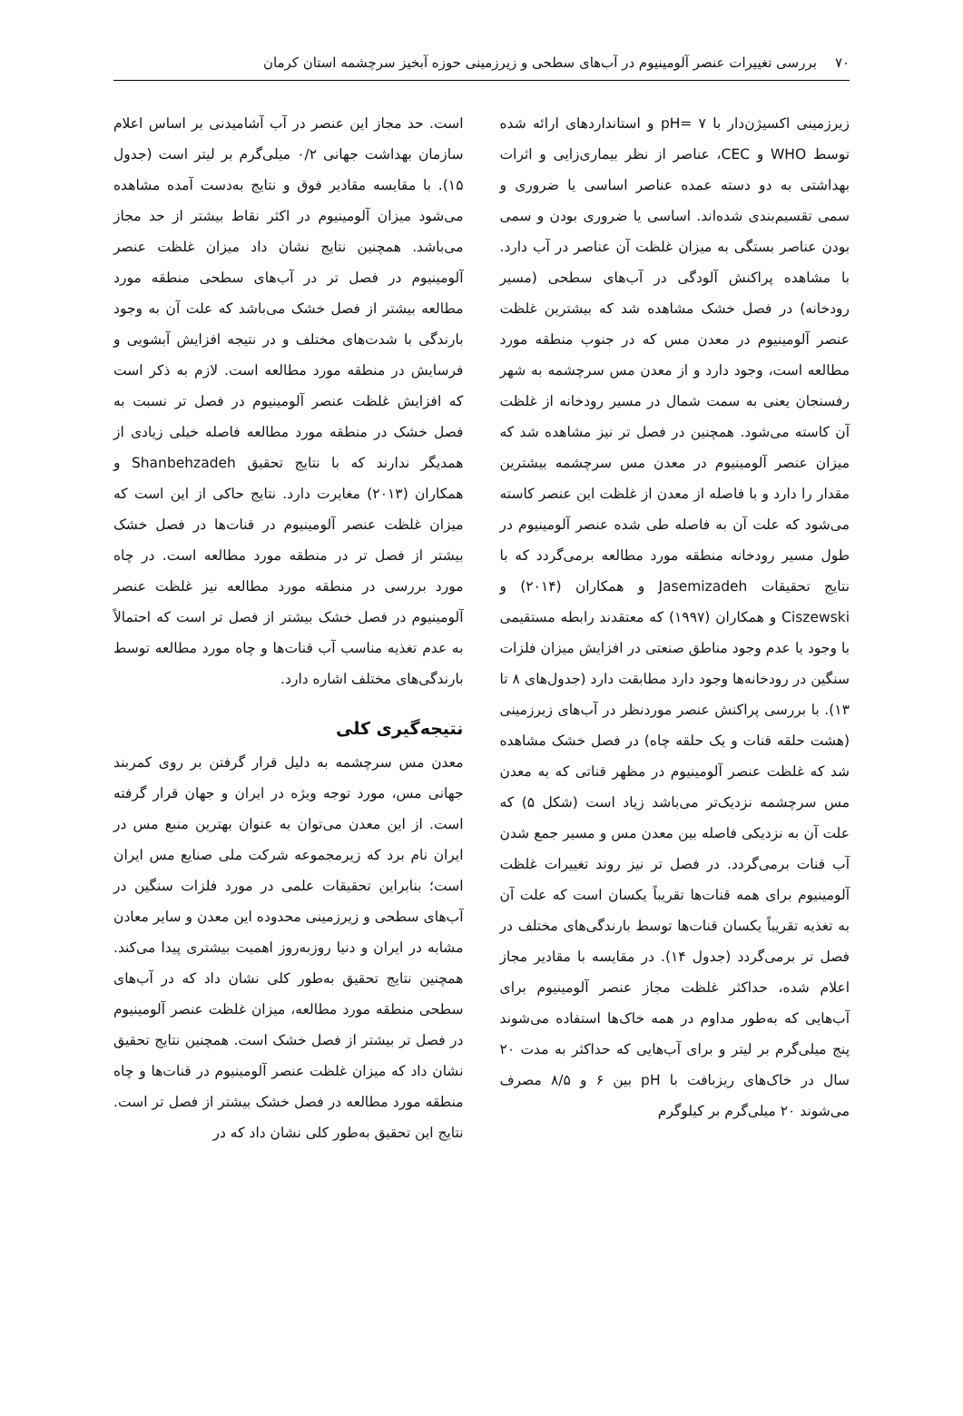۷۰ بررسی تغییرات عنصر آلومینیوم در آب‌های سطحی و زیرزمینی حوزه آبخیز سرچشمه استان کرمان
زیرزمینی اکسیژن‌دار با pH= ۷ و استانداردهای ارائه شده توسط WHO و CEC، عناصر از نظر بیماری‌زایی و اثرات بهداشتی به دو دسته عمده عناصر اساسی یا ضروری و سمی تقسیم‌بندی شده‌اند. اساسی یا ضروری بودن و سمی بودن عناصر بستگی به میزان غلظت آن عناصر در آب دارد. با مشاهده پراکنش آلودگی در آب‌های سطحی (مسیر رودخانه) در فصل خشک مشاهده شد که بیشترین غلظت عنصر آلومینیوم در معدن مس که در جنوب منطقه مورد مطالعه است، وجود دارد و از معدن مس سرچشمه به شهر رفسنجان یعنی به سمت شمال در مسیر رودخانه از غلظت آن کاسته می‌شود. همچنین در فصل تر نیز مشاهده شد که میزان عنصر آلومینیوم در معدن مس سرچشمه بیشترین مقدار را دارد و با فاصله از معدن از غلظت این عنصر کاسته می‌شود که علت آن به فاصله طی شده عنصر آلومینیوم در طول مسیر رودخانه منطقه مورد مطالعه برمی‌گردد که با نتایج تحقیقات Jasemizadeh و همکاران (۲۰۱۴) و Ciszewski و همکاران (۱۹۹۷) که معتقدند رابطه مستقیمی با وجود یا عدم وجود مناطق صنعتی در افزایش میزان فلزات سنگین در رودخانه‌ها وجود دارد مطابقت دارد (جدول‌های ۸ تا ۱۳). با بررسی پراکنش عنصر موردنظر در آب‌های زیرزمینی (هشت حلقه قنات و یک حلقه چاه) در فصل خشک مشاهده شد که غلظت عنصر آلومینیوم در مظهر قناتی که به معدن مس سرچشمه نزدیک‌تر می‌باشد زیاد است (شکل ۵) که علت آن به نزدیکی فاصله بین معدن مس و مسیر جمع شدن آب قنات برمی‌گردد. در فصل تر نیز روند تغییرات غلظت آلومینیوم برای همه قنات‌ها تقریباً یکسان است که علت آن به تغذیه تقریباً یکسان قنات‌ها توسط بارندگی‌های مختلف در فصل تر برمی‌گردد (جدول ۱۴). در مقایسه با مقادیر مجاز اعلام شده، حداکثر غلظت مجاز عنصر آلومینیوم برای آب‌هایی که به‌طور مداوم در همه خاک‌ها استفاده می‌شوند پنج میلی‌گرم بر لیتر و برای آب‌هایی که حداکثر به مدت ۲۰ سال در خاک‌های ریزبافت با pH بین ۶ و ۸/۵ مصرف می‌شوند ۲۰ میلی‌گرم بر کیلوگرم
است. حد مجاز این عنصر در آب آشامیدنی بر اساس اعلام سازمان بهداشت جهانی ۰/۲ میلی‌گرم بر لیتر است (جدول ۱۵). با مقایسه مقادیر فوق و نتایج به‌دست آمده مشاهده می‌شود میزان آلومینیوم در اکثر نقاط بیشتر از حد مجاز می‌باشد. همچنین نتایج نشان داد میزان غلظت عنصر آلومینیوم در فصل تر در آب‌های سطحی منطقه مورد مطالعه بیشتر از فصل خشک می‌باشد که علت آن به وجود بارندگی با شدت‌های مختلف و در نتیجه افزایش آبشویی و فرسایش در منطقه مورد مطالعه است. لازم به ذکر است که افزایش غلظت عنصر آلومینیوم در فصل تر نسبت به فصل خشک در منطقه مورد مطالعه فاصله خیلی زیادی از همدیگر ندارند که با نتایج تحقیق Shanbehzadeh و همکاران (۲۰۱۳) مغایرت دارد. نتایج حاکی از این است که میزان غلظت عنصر آلومینیوم در قنات‌ها در فصل خشک بیشتر از فصل تر در منطقه مورد مطالعه است. در چاه مورد بررسی در منطقه مورد مطالعه نیز غلظت عنصر آلومینیوم در فصل خشک بیشتر از فصل تر است که احتمالاً به عدم تغذیه مناسب آب قنات‌ها و چاه مورد مطالعه توسط بارندگی‌های مختلف اشاره دارد.
نتیجه‌گیری کلی
معدن مس سرچشمه به دلیل قرار گرفتن بر روی کمربند جهانی مس، مورد توجه ویژه در ایران و جهان قرار گرفته است. از این معدن می‌توان به عنوان بهترین منبع مس در ایران نام برد که زیرمجموعه شرکت ملی صنایع مس ایران است؛ بنابراین تحقیقات علمی در مورد فلزات سنگین در آب‌های سطحی و زیرزمینی محدوده این معدن و سایر معادن مشابه در ایران و دنیا روزبه‌روز اهمیت بیشتری پیدا می‌کند. همچنین نتایج تحقیق به‌طور کلی نشان داد که در آب‌های سطحی منطقه مورد مطالعه، میزان غلظت عنصر آلومینیوم در فصل تر بیشتر از فصل خشک است. همچنین نتایج تحقیق نشان داد که میزان غلظت عنصر آلومینیوم در قنات‌ها و چاه منطقه مورد مطالعه در فصل خشک بیشتر از فصل تر است. نتایج این تحقیق به‌طور کلی نشان داد که در